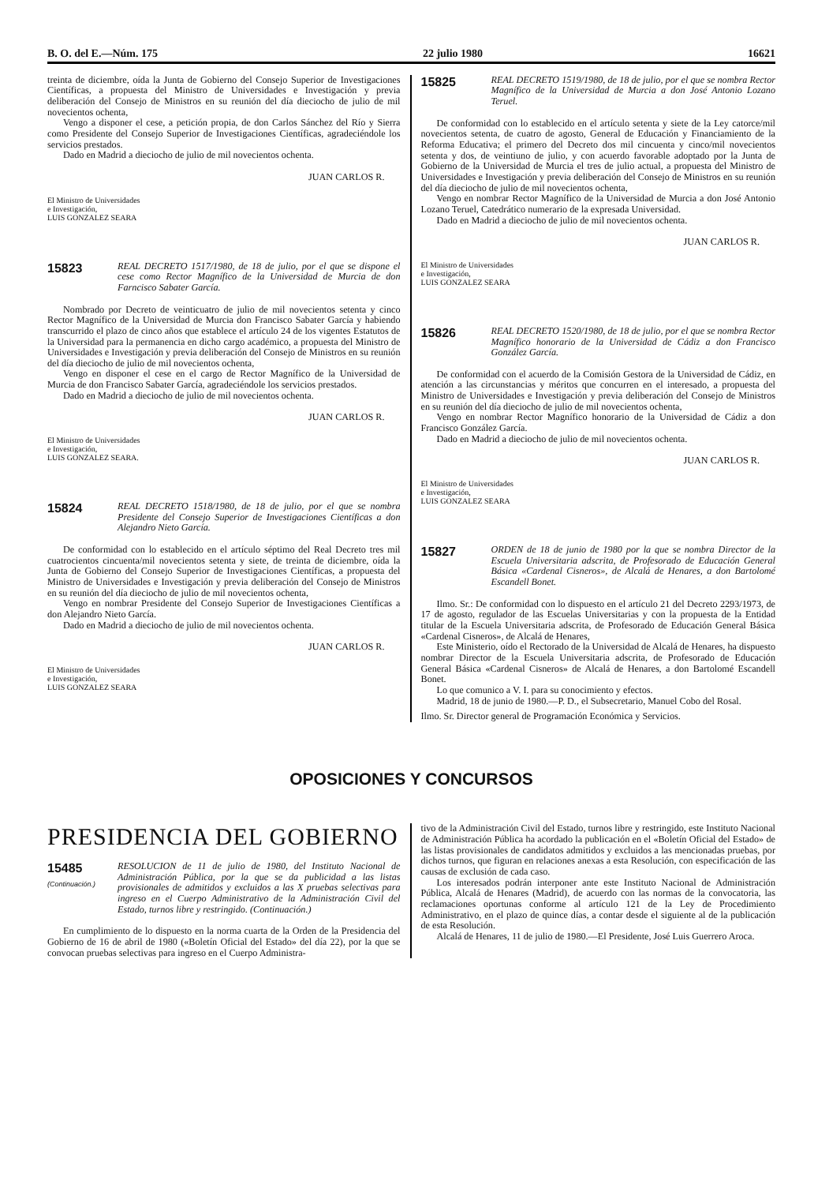B. O. del E.—Núm. 175 22 julio 1980 16621
treinta de diciembre, oída la Junta de Gobierno del Consejo Superior de Investigaciones Científicas, a propuesta del Ministro de Universidades e Investigación y previa deliberación del Consejo de Ministros en su reunión del día dieciocho de julio de mil novecientos ochenta,
Vengo a disponer el cese, a petición propia, de don Carlos Sánchez del Río y Sierra como Presidente del Consejo Superior de Investigaciones Científicas, agradeciéndole los servicios prestados.
Dado en Madrid a dieciocho de julio de mil novecientos ochenta.
JUAN CARLOS R.
El Ministro de Universidades
e Investigación,
LUIS GONZALEZ SEARA
15823
REAL DECRETO 1517/1980, de 18 de julio, por el que se dispone el cese como Rector Magnífico de la Universidad de Murcia de don Farncisco Sabater García.
Nombrado por Decreto de veinticuatro de julio de mil novecientos setenta y cinco Rector Magnífico de la Universidad de Murcia don Francisco Sabater García y habiendo transcurrido el plazo de cinco años que establece el artículo 24 de los vigentes Estatutos de la Universidad para la permanencia en dicho cargo académico, a propuesta del Ministro de Universidades e Investigación y previa deliberación del Consejo de Ministros en su reunión del día dieciocho de julio de mil novecientos ochenta,
Vengo en disponer el cese en el cargo de Rector Magnífico de la Universidad de Murcia de don Francisco Sabater García, agradeciéndole los servicios prestados.
Dado en Madrid a dieciocho de julio de mil novecientos ochenta.
JUAN CARLOS R.
El Ministro de Universidades
e Investigación,
LUIS GONZALEZ SEARA.
15824
REAL DECRETO 1518/1980, de 18 de julio, por el que se nombra Presidente del Consejo Superior de Investigaciones Científicas a don Alejandro Nieto García.
De conformidad con lo establecido en el artículo séptimo del Real Decreto tres mil cuatrocientos cincuenta/mil novecientos setenta y siete, de treinta de diciembre, oída la Junta de Gobierno del Consejo Superior de Investigaciones Científicas, a propuesta del Ministro de Universidades e Investigación y previa deliberación del Consejo de Ministros en su reunión del día dieciocho de julio de mil novecientos ochenta,
Vengo en nombrar Presidente del Consejo Superior de Investigaciones Científicas a don Alejandro Nieto García.
Dado en Madrid a dieciocho de julio de mil novecientos ochenta.
JUAN CARLOS R.
El Ministro de Universidades
e Investigación,
LUIS GONZALEZ SEARA
15825
REAL DECRETO 1519/1980, de 18 de julio, por el que se nombra Rector Magnífico de la Universidad de Murcia a don José Antonio Lozano Teruel.
De conformidad con lo establecido en el artículo setenta y siete de la Ley catorce/mil novecientos setenta, de cuatro de agosto, General de Educación y Financiamiento de la Reforma Educativa; el primero del Decreto dos mil cincuenta y cinco/mil novecientos setenta y dos, de veintiuno de julio, y con acuerdo favorable adoptado por la Junta de Gobierno de la Universidad de Murcia el tres de julio actual, a propuesta del Ministro de Universidades e Investigación y previa deliberación del Consejo de Ministros en su reunión del día dieciocho de julio de mil novecientos ochenta,
Vengo en nombrar Rector Magnífico de la Universidad de Murcia a don José Antonio Lozano Teruel, Catedrático numerario de la expresada Universidad.
Dado en Madrid a dieciocho de julio de mil novecientos ochenta.
JUAN CARLOS R.
El Ministro de Universidades
e Investigación,
LUIS GONZALEZ SEARA
15826
REAL DECRETO 1520/1980, de 18 de julio, por el que se nombra Rector Magnífico honorario de la Universidad de Cádiz a don Francisco González García.
De conformidad con el acuerdo de la Comisión Gestora de la Universidad de Cádiz, en atención a las circunstancias y méritos que concurren en el interesado, a propuesta del Ministro de Universidades e Investigación y previa deliberación del Consejo de Ministros en su reunión del día dieciocho de julio de mil novecientos ochenta,
Vengo en nombrar Rector Magnífico honorario de la Universidad de Cádiz a don Francisco González García.
Dado en Madrid a dieciocho de julio de mil novecientos ochenta.
JUAN CARLOS R.
El Ministro de Universidades
e Investigación,
LUIS GONZALEZ SEARA
15827
ORDEN de 18 de junio de 1980 por la que se nombra Director de la Escuela Universitaria adscrita, de Profesorado de Educación General Básica «Cardenal Cisneros», de Alcalá de Henares, a don Bartolomé Escandell Bonet.
Ilmo. Sr.: De conformidad con lo dispuesto en el artículo 21 del Decreto 2293/1973, de 17 de agosto, regulador de las Escuelas Universitarias y con la propuesta de la Entidad titular de la Escuela Universitaria adscrita, de Profesorado de Educación General Básica «Cardenal Cisneros», de Alcalá de Henares,
Este Ministerio, oído el Rectorado de la Universidad de Alcalá de Henares, ha dispuesto nombrar Director de la Escuela Universitaria adscrita, de Profesorado de Educación General Básica «Cardenal Cisneros» de Alcalá de Henares, a don Bartolomé Escandell Bonet.
Lo que comunico a V. I. para su conocimiento y efectos.
Madrid, 18 de junio de 1980.—P. D., el Subsecretario, Manuel Cobo del Rosal.
Ilmo. Sr. Director general de Programación Económica y Servicios.
OPOSICIONES Y CONCURSOS
PRESIDENCIA DEL GOBIERNO
15485
(Continuación.)
RESOLUCION de 11 de julio de 1980, del Instituto Nacional de Administración Pública, por la que se da publicidad a las listas provisionales de admitidos y excluidos a las X pruebas selectivas para ingreso en el Cuerpo Administrativo de la Administración Civil del Estado, turnos libre y restringido. (Continuación.)
En cumplimiento de lo dispuesto en la norma cuarta de la Orden de la Presidencia del Gobierno de 16 de abril de 1980 («Boletín Oficial del Estado» del día 22), por la que se convocan pruebas selectivas para ingreso en el Cuerpo Administra-
tivo de la Administración Civil del Estado, turnos libre y restringido, este Instituto Nacional de Administración Pública ha acordado la publicación en el «Boletín Oficial del Estado» de las listas provisionales de candidatos admitidos y excluidos a las mencionadas pruebas, por dichos turnos, que figuran en relaciones anexas a esta Resolución, con especificación de las causas de exclusión de cada caso.
Los interesados podrán interponer ante este Instituto Nacional de Administración Pública, Alcalá de Henares (Madrid), de acuerdo con las normas de la convocatoria, las reclamaciones oportunas conforme al artículo 121 de la Ley de Procedimiento Administrativo, en el plazo de quince días, a contar desde el siguiente al de la publicación de esta Resolución.
Alcalá de Henares, 11 de julio de 1980.—El Presidente, José Luis Guerrero Aroca.